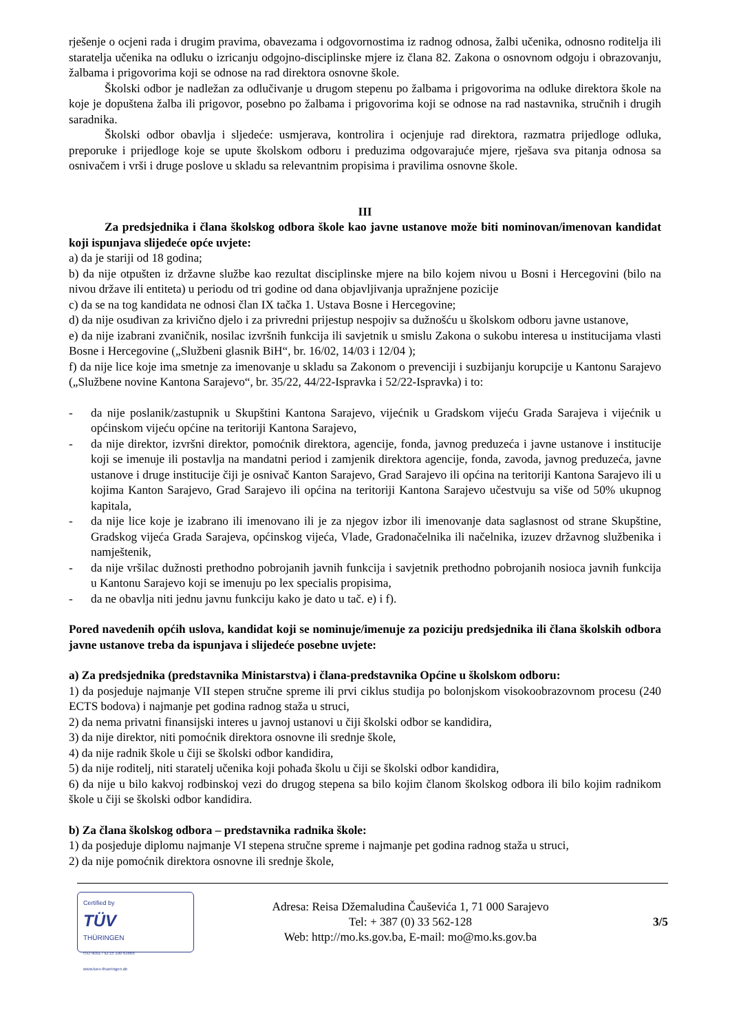rješenje o ocjeni rada i drugim pravima, obavezama i odgovornostima iz radnog odnosa, žalbi učenika, odnosno roditelja ili staratelja učenika na odluku o izricanju odgojno-disciplinske mjere iz člana 82. Zakona o osnovnom odgoju i obrazovanju, žalbama i prigovorima koji se odnose na rad direktora osnovne škole.
Školski odbor je nadležan za odlučivanje u drugom stepenu po žalbama i prigovorima na odluke direktora škole na koje je dopuštena žalba ili prigovor, posebno po žalbama i prigovorima koji se odnose na rad nastavnika, stručnih i drugih saradnika.
Školski odbor obavlja i sljedeće: usmjerava, kontrolira i ocjenjuje rad direktora, razmatra prijedloge odluka, preporuke i prijedloge koje se upute školskom odboru i preduzima odgovarajuće mjere, rješava sva pitanja odnosa sa osnivačem i vrši i druge poslove u skladu sa relevantnim propisima i pravilima osnovne škole.
III
Za predsjednika i člana školskog odbora škole kao javne ustanove može biti nominovan/imenovan kandidat koji ispunjava slijedeće opće uvjete:
a) da je stariji od 18 godina;
b) da nije otpušten iz državne službe kao rezultat disciplinske mjere na bilo kojem nivou u Bosni i Hercegovini (bilo na nivou države ili entiteta) u periodu od tri godine od dana objavljivanja upražnjene pozicije
c) da se na tog kandidata ne odnosi član IX tačka 1. Ustava Bosne i Hercegovine;
d) da nije osuđivan za krivično djelo i za privredni prijestup nespojiv sa dužnošću u školskom odboru javne ustanove,
e) da nije izabrani zvaničnik, nosilac izvršnih funkcija ili savjetnik u smislu Zakona o sukobu interesa u institucijama vlasti Bosne i Hercegovine („Službeni glasnik BiH“, br. 16/02, 14/03 i 12/04 );
f) da nije lice koje ima smetnje za imenovanje u skladu sa Zakonom o prevenciji i suzbijanju korupcije u Kantonu Sarajevo („Službene novine Kantona Sarajevo“, br. 35/22, 44/22-Ispravka i 52/22-Ispravka) i to:
- da nije poslanik/zastupnik u Skupštini Kantona Sarajevo, vijećnik u Gradskom vijeću Grada Sarajeva i vijećnik u općinskom vijeću općine na teritoriji Kantona Sarajevo,
- da nije direktor, izvršni direktor, pomoćnik direktora, agencije, fonda, javnog preduzeća i javne ustanove i institucije koji se imenuje ili postavlja na mandatni period i zamjenik direktora agencije, fonda, zavoda, javnog preduzeća, javne ustanove i druge institucije čiji je osnivač Kanton Sarajevo, Grad Sarajevo ili općina na teritoriji Kantona Sarajevo ili u kojima Kanton Sarajevo, Grad Sarajevo ili općina na teritoriji Kantona Sarajevo učestvuju sa više od 50% ukupnog kapitala,
- da nije lice koje je izabrano ili imenovano ili je za njegov izbor ili imenovanje data saglasnost od strane Skupštine, Gradskog vijeća Grada Sarajeva, općinskog vijeća, Vlade, Gradonačelnika ili načelnika, izuzev državnog službenika i namještenik,
- da nije vršilac dužnosti prethodno pobrojanih javnih funkcija i savjetnik prethodno pobrojanih nosioca javnih funkcija u Kantonu Sarajevo koji se imenuju po lex specialis propisima,
- da ne obavlja niti jednu javnu funkciju kako je dato u tač. e) i f).
Pored navedenih općih uslova, kandidat koji se nominuje/imenuje za poziciju predsjednika ili člana školskih odbora javne ustanove treba da ispunjava i slijedeće posebne uvjete:
a) Za predsjednika (predstavnika Ministarstva) i člana-predstavnika Općine u školskom odboru:
1) da posjeduje najmanje VII stepen stručne spreme ili prvi ciklus studija po bolonjskom visokoobrazovnom procesu (240 ECTS bodova) i najmanje pet godina radnog staža u struci,
2) da nema privatni finansijski interes u javnoj ustanovi u čiji školski odbor se kandidira,
3) da nije direktor, niti pomoćnik direktora osnovne ili srednje škole,
4) da nije radnik škole u čiji se školski odbor kandidira,
5) da nije roditelj, niti staratelj učenika koji pohađa školu u čiji se školski odbor kandidira,
6) da nije u bilo kakvoj rodbinskoj vezi do drugog stepena sa bilo kojim članom školskog odbora ili bilo kojim radnikom škole u čiji se školski odbor kandidira.
b) Za člana školskog odbora – predstavnika radnika škole:
1) da posjeduje diplomu najmanje VI stepena stručne spreme i najmanje pet godina radnog staža u struci,
2) da nije pomoćnik direktora osnovne ili srednje škole,
Certified by
TÜV
THÜRINGEN
ISO 9001 / ID:15 100 63666
www.tuev-thueringen.de
Adresa: Reisa Džemaludina Čauševića 1, 71 000 Sarajevo
Tel: + 387 (0) 33 562-128
Web: http://mo.ks.gov.ba, E-mail: mo@mo.ks.gov.ba
3/5